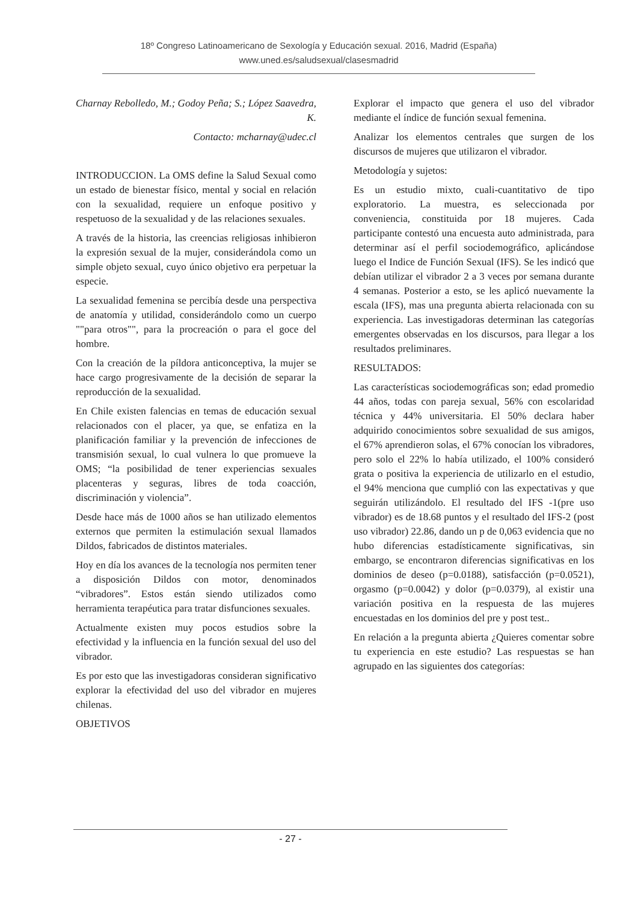18º Congreso Latinoamericano de Sexología y Educación sexual. 2016, Madrid (España)
www.uned.es/saludsexual/clasesmadrid
Charnay Rebolledo, M.; Godoy Peña; S.; López Saavedra, K.
Contacto: mcharnay@udec.cl
INTRODUCCION. La OMS define la Salud Sexual como un estado de bienestar físico, mental y social en relación con la sexualidad, requiere un enfoque positivo y respetuoso de la sexualidad y de las relaciones sexuales.
A través de la historia, las creencias religiosas inhibieron la expresión sexual de la mujer, considerándola como un simple objeto sexual, cuyo único objetivo era perpetuar la especie.
La sexualidad femenina se percibía desde una perspectiva de anatomía y utilidad, considerándolo como un cuerpo ""para otros"", para la procreación o para el goce del hombre.
Con la creación de la píldora anticonceptiva, la mujer se hace cargo progresivamente de la decisión de separar la reproducción de la sexualidad.
En Chile existen falencias en temas de educación sexual relacionados con el placer, ya que, se enfatiza en la planificación familiar y la prevención de infecciones de transmisión sexual, lo cual vulnera lo que promueve la OMS; “la posibilidad de tener experiencias sexuales placenteras y seguras, libres de toda coacción, discriminación y violencia”.
Desde hace más de 1000 años se han utilizado elementos externos que permiten la estimulación sexual llamados Dildos, fabricados de distintos materiales.
Hoy en día los avances de la tecnología nos permiten tener a disposición Dildos con motor, denominados “vibradores”. Estos están siendo utilizados como herramienta terapéutica para tratar disfunciones sexuales.
Actualmente existen muy pocos estudios sobre la efectividad y la influencia en la función sexual del uso del vibrador.
Es por esto que las investigadoras consideran significativo explorar la efectividad del uso del vibrador en mujeres chilenas.
OBJETIVOS
Explorar el impacto que genera el uso del vibrador mediante el índice de función sexual femenina.
Analizar los elementos centrales que surgen de los discursos de mujeres que utilizaron el vibrador.
Metodología y sujetos:
Es un estudio mixto, cuali-cuantitativo de tipo exploratorio. La muestra, es seleccionada por conveniencia, constituida por 18 mujeres. Cada participante contestó una encuesta auto administrada, para determinar así el perfil sociodemográfico, aplicándose luego el Indice de Función Sexual (IFS). Se les indicó que debían utilizar el vibrador 2 a 3 veces por semana durante 4 semanas. Posterior a esto, se les aplicó nuevamente la escala (IFS), mas una pregunta abierta relacionada con su experiencia. Las investigadoras determinan las categorías emergentes observadas en los discursos, para llegar a los resultados preliminares.
RESULTADOS:
Las características sociodemográficas son; edad promedio 44 años, todas con pareja sexual, 56% con escolaridad técnica y 44% universitaria. El 50% declara haber adquirido conocimientos sobre sexualidad de sus amigos, el 67% aprendieron solas, el 67% conocían los vibradores, pero solo el 22% lo había utilizado, el 100% consideró grata o positiva la experiencia de utilizarlo en el estudio, el 94% menciona que cumplió con las expectativas y que seguirán utilizándolo. El resultado del IFS -1(pre uso vibrador) es de 18.68 puntos y el resultado del IFS-2 (post uso vibrador) 22.86, dando un p de 0,063 evidencia que no hubo diferencias estadísticamente significativas, sin embargo, se encontraron diferencias significativas en los dominios de deseo (p=0.0188), satisfacción (p=0.0521), orgasmo (p=0.0042) y dolor (p=0.0379), al existir una variación positiva en la respuesta de las mujeres encuestadas en los dominios del pre y post test..
En relación a la pregunta abierta ¿Quieres comentar sobre tu experiencia en este estudio? Las respuestas se han agrupado en las siguientes dos categorías:
- 27 -